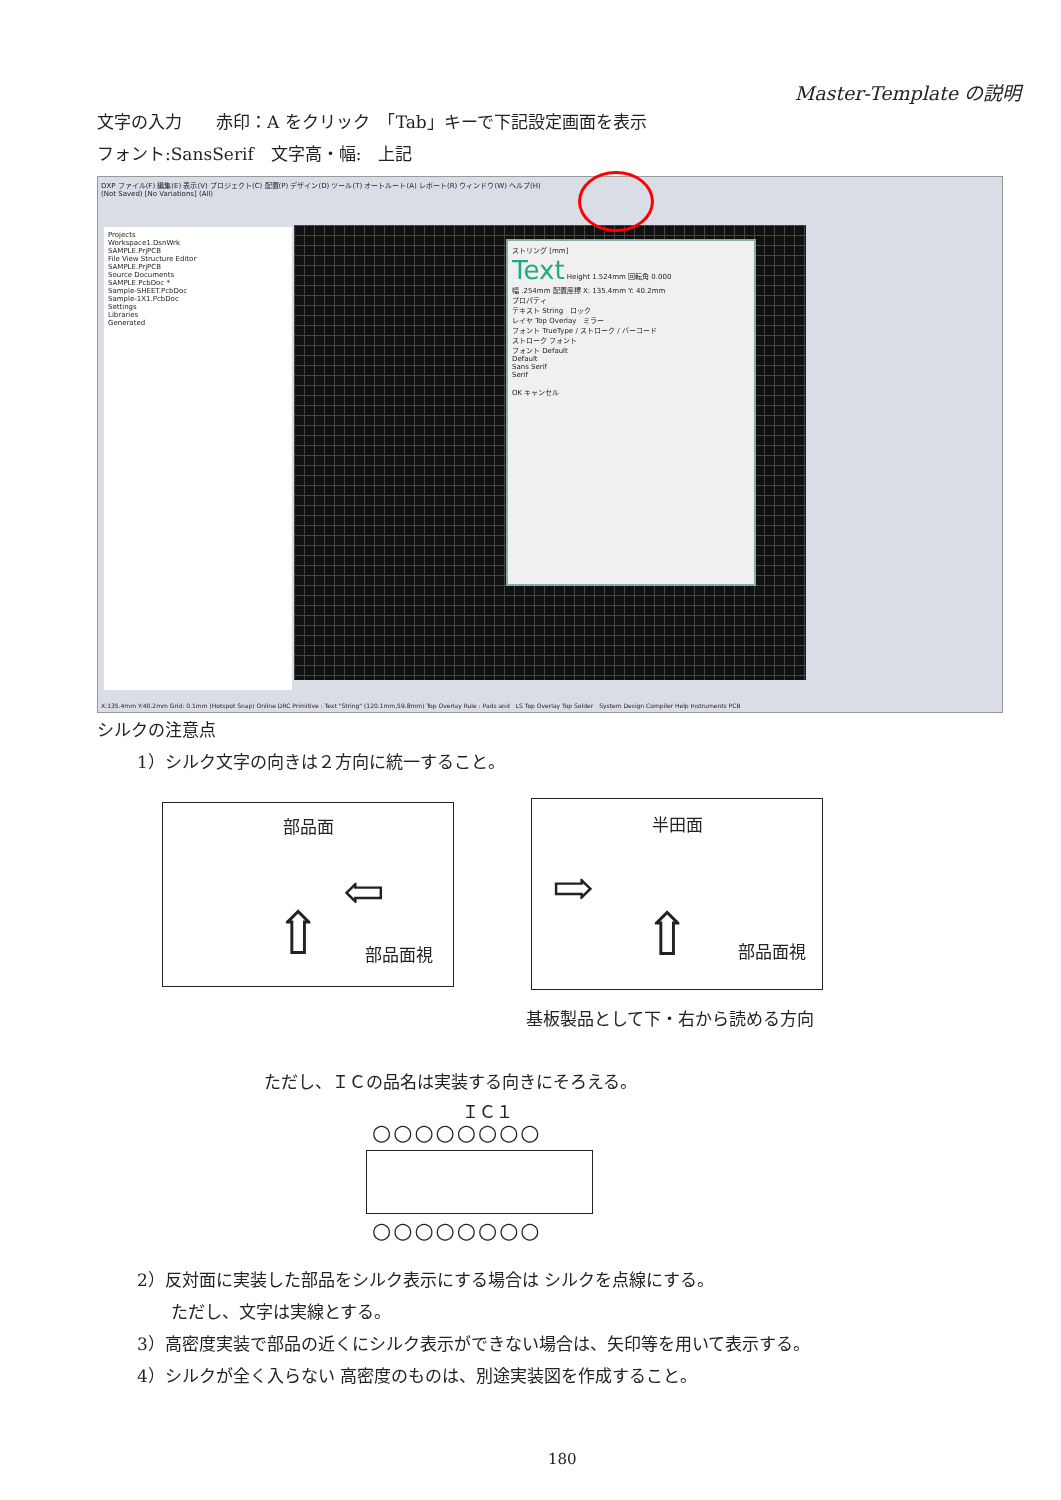Master-Template の説明
文字の入力　　赤印：A をクリック　「Tab」キーで下記設定画面を表示
フォント:SansSerif　文字高・幅:　上記
DXP ファイル(F) 編集(E) 表示(V) プロジェクト(C) 配置(P) デザイン(D) ツール(T) オートルート(A) レポート(R) ウィンドウ(W) ヘルプ(H)
(Not Saved) [No Variations] (All)
Projects
Workspace1.DsnWrk
SAMPLE.PrjPCB
File View Structure Editor
SAMPLE.PrjPCB
Source Documents
SAMPLE.PcbDoc *
Sample-SHEET.PcbDoc
Sample-1X1.PcbDoc
Settings
Libraries
Generated
ストリング [mm]
Text Height 1.524mm 回転角 0.000
幅 .254mm 配置座標 X: 135.4mm Y: 40.2mm
プロパティ
テキスト String　ロック
レイヤ Top Overlay　ミラー
フォント TrueType / ストローク / バーコード
ストローク フォント
フォント Default
Default
Sans Serif
Serif
OK キャンセル
X:135.4mm Y:40.2mm Grid: 0.1mm (Hotspot Snap) Online DRC Primitive : Text "String" (120.1mm,59.8mm) Top Overlay Rule : Pads and　LS Top Overlay Top Solder　System Design Compiler Help Instruments PCB
シルクの注意点
1）シルク文字の向きは２方向に統一すること。
部品面
部品面視
⇦
⇧
半田面
部品面視
⇨
⇧
基板製品として下・右から読める方向
ただし、ＩＣの品名は実装する向きにそろえる。
ＩＣ１
○○○○○○○○
○○○○○○○○
2）反対面に実装した部品をシルク表示にする場合は シルクを点線にする。
ただし、文字は実線とする。
3）高密度実装で部品の近くにシルク表示ができない場合は、矢印等を用いて表示する。
4）シルクが全く入らない 高密度のものは、別途実装図を作成すること。
180